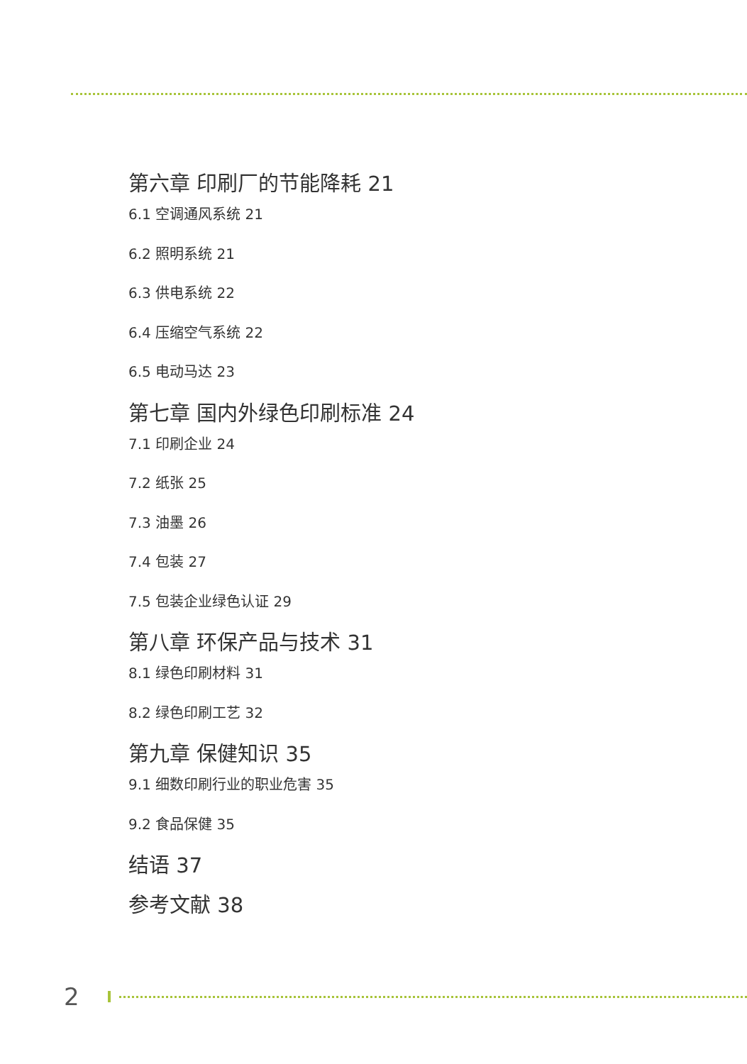第六章 印刷厂的节能降耗 21
6.1 空调通风系统 21
6.2 照明系统 21
6.3 供电系统 22
6.4 压缩空气系统 22
6.5 电动马达 23
第七章 国内外绿色印刷标准 24
7.1 印刷企业 24
7.2 纸张 25
7.3 油墨 26
7.4 包装 27
7.5 包装企业绿色认证 29
第八章 环保产品与技术 31
8.1 绿色印刷材料 31
8.2 绿色印刷工艺 32
第九章 保健知识 35
9.1 细数印刷行业的职业危害 35
9.2 食品保健 35
结语 37
参考文献 38
2